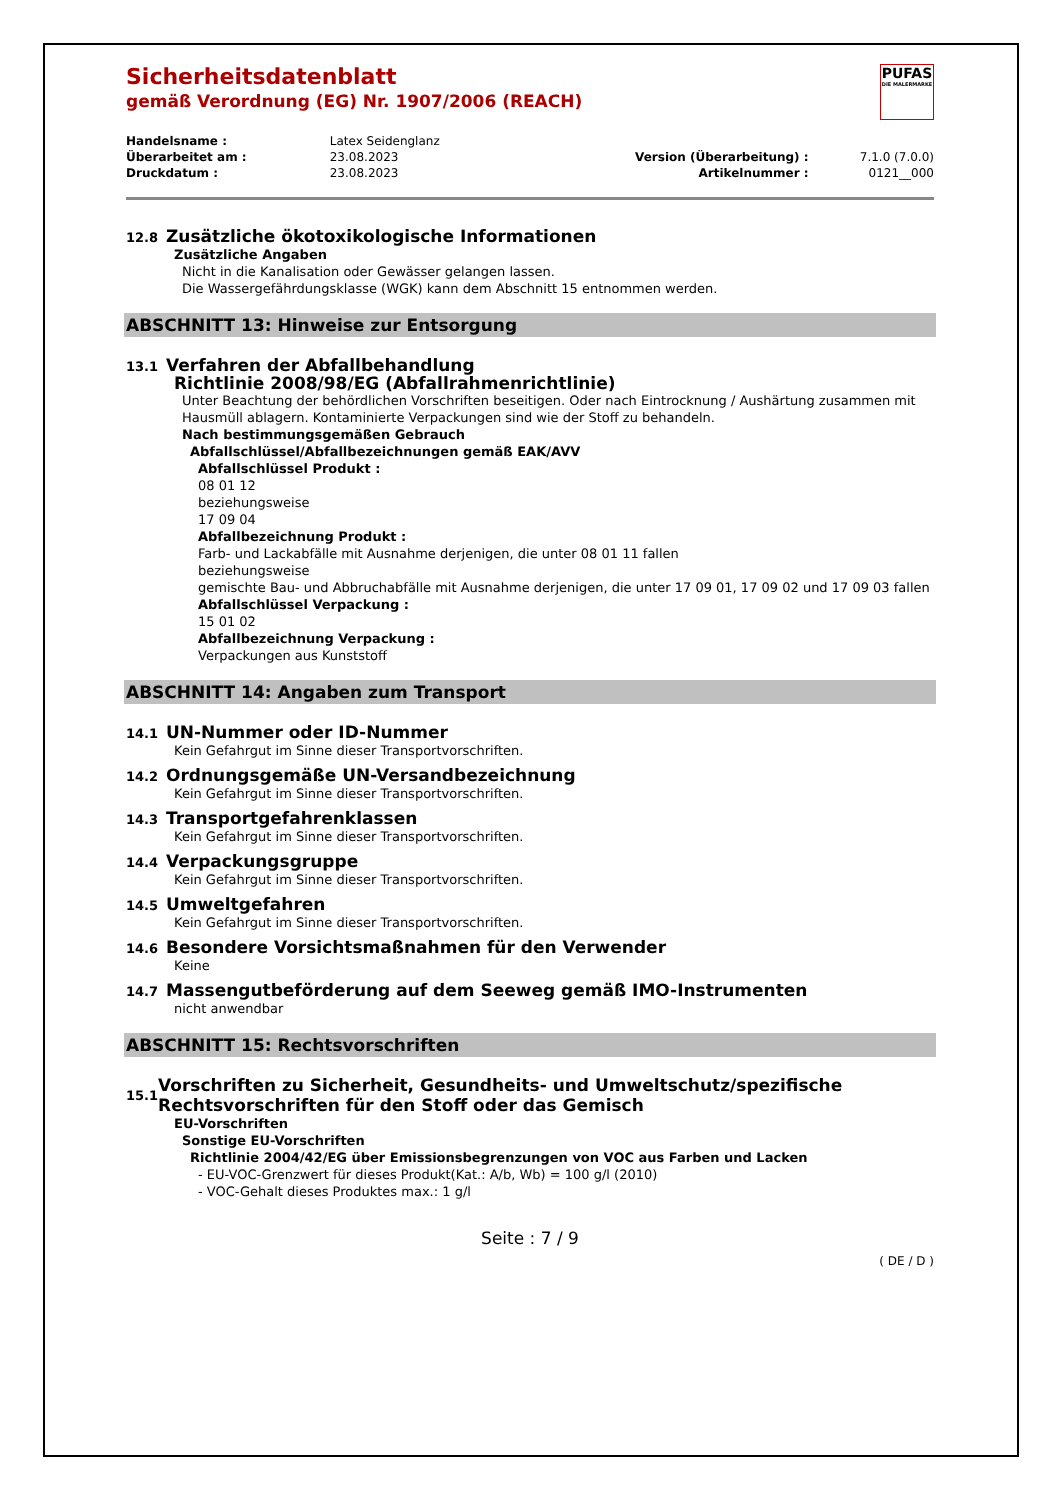PUFAS
DIE MALERMARKE
Sicherheitsdatenblatt
gemäß Verordnung (EG) Nr. 1907/2006 (REACH)
| Handelsname : | Latex Seidenglanz | | |
| Überarbeitet am : | 23.08.2023 | Version (Überarbeitung) : | 7.1.0 (7.0.0) |
| Druckdatum : | 23.08.2023 | Artikelnummer : | 0121__000 |
12.8 Zusätzliche ökotoxikologische Informationen
Zusätzliche Angaben
Nicht in die Kanalisation oder Gewässer gelangen lassen.
Die Wassergefährdungsklasse (WGK) kann dem Abschnitt 15 entnommen werden.
ABSCHNITT 13: Hinweise zur Entsorgung
13.1 Verfahren der Abfallbehandlung
Richtlinie 2008/98/EG (Abfallrahmenrichtlinie)
Unter Beachtung der behördlichen Vorschriften beseitigen. Oder nach Eintrocknung / Aushärtung zusammen mit Hausmüll ablagern. Kontaminierte Verpackungen sind wie der Stoff zu behandeln.
Nach bestimmungsgemäßen Gebrauch
Abfallschlüssel/Abfallbezeichnungen gemäß EAK/AVV
Abfallschlüssel Produkt :
08 01 12
beziehungsweise
17 09 04
Abfallbezeichnung Produkt :
Farb- und Lackabfälle mit Ausnahme derjenigen, die unter 08 01 11 fallen
beziehungsweise
gemischte Bau- und Abbruchabfälle mit Ausnahme derjenigen, die unter 17 09 01, 17 09 02 und 17 09 03 fallen
Abfallschlüssel Verpackung :
15 01 02
Abfallbezeichnung Verpackung :
Verpackungen aus Kunststoff
ABSCHNITT 14: Angaben zum Transport
14.1 UN-Nummer oder ID-Nummer
Kein Gefahrgut im Sinne dieser Transportvorschriften.
14.2 Ordnungsgemäße UN-Versandbezeichnung
Kein Gefahrgut im Sinne dieser Transportvorschriften.
14.3 Transportgefahrenklassen
Kein Gefahrgut im Sinne dieser Transportvorschriften.
14.4 Verpackungsgruppe
Kein Gefahrgut im Sinne dieser Transportvorschriften.
14.5 Umweltgefahren
Kein Gefahrgut im Sinne dieser Transportvorschriften.
14.6 Besondere Vorsichtsmaßnahmen für den Verwender
Keine
14.7 Massengutbeförderung auf dem Seeweg gemäß IMO-Instrumenten
nicht anwendbar
ABSCHNITT 15: Rechtsvorschriften
15.1 Vorschriften zu Sicherheit, Gesundheits- und Umweltschutz/spezifische Rechtsvorschriften für den Stoff oder das Gemisch
EU-Vorschriften
Sonstige EU-Vorschriften
Richtlinie 2004/42/EG über Emissionsbegrenzungen von VOC aus Farben und Lacken
- EU-VOC-Grenzwert für dieses Produkt(Kat.: A/b, Wb) = 100 g/l (2010)
- VOC-Gehalt dieses Produktes max.: 1 g/l
Seite : 7 / 9
( DE / D )